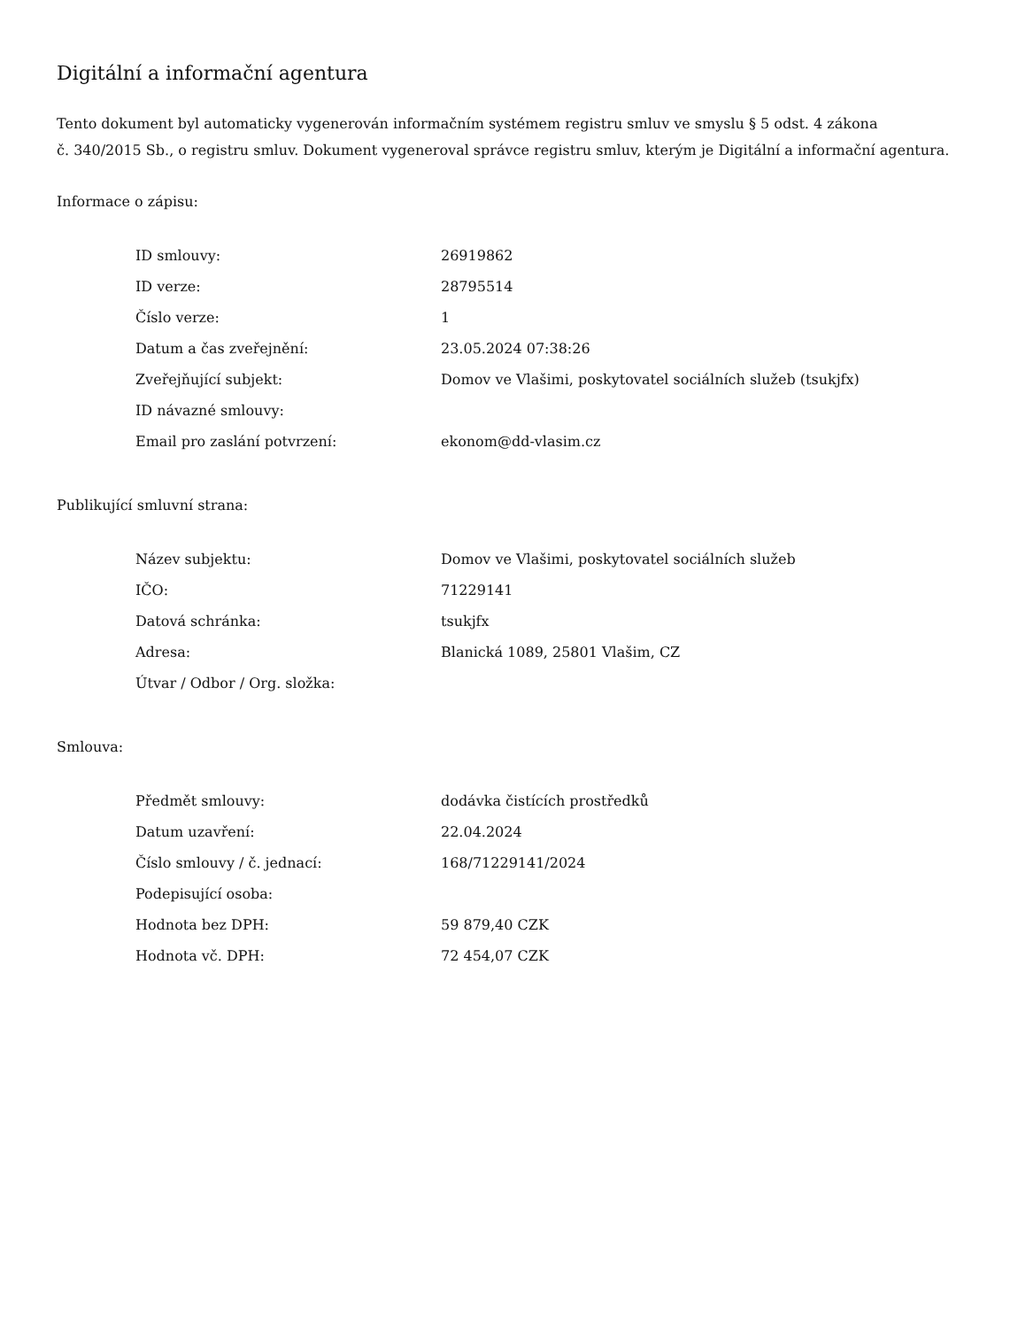Digitální a informační agentura
Tento dokument byl automaticky vygenerován informačním systémem registru smluv ve smyslu § 5 odst. 4 zákona
č. 340/2015 Sb., o registru smluv. Dokument vygeneroval správce registru smluv, kterým je Digitální a informační agentura.
Informace o zápisu:
| ID smlouvy: | 26919862 |
| ID verze: | 28795514 |
| Číslo verze: | 1 |
| Datum a čas zveřejnění: | 23.05.2024 07:38:26 |
| Zveřejňující subjekt: | Domov ve Vlašimi, poskytovatel sociálních služeb (tsukjfx) |
| ID návazné smlouvy: | |
| Email pro zaslání potvrzení: | ekonom@dd-vlasim.cz |
Publikující smluvní strana:
| Název subjektu: | Domov ve Vlašimi, poskytovatel sociálních služeb |
| IČO: | 71229141 |
| Datová schránka: | tsukjfx |
| Adresa: | Blanická 1089, 25801 Vlašim, CZ |
| Útvar / Odbor / Org. složka: | |
Smlouva:
| Předmět smlouvy: | dodávka čistících prostředků |
| Datum uzavření: | 22.04.2024 |
| Číslo smlouvy / č. jednací: | 168/71229141/2024 |
| Podepisující osoba: | |
| Hodnota bez DPH: | 59 879,40 CZK |
| Hodnota vč. DPH: | 72 454,07 CZK |